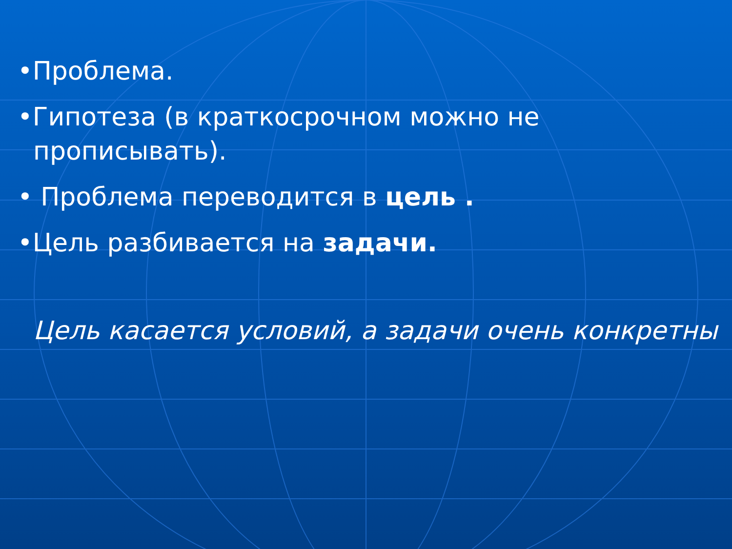•Проблема.
•Гипотеза (в краткосрочном можно не прописывать).
• Проблема переводится в цель .
•Цель разбивается на задачи.
Цель касается условий, а задачи очень конкретны